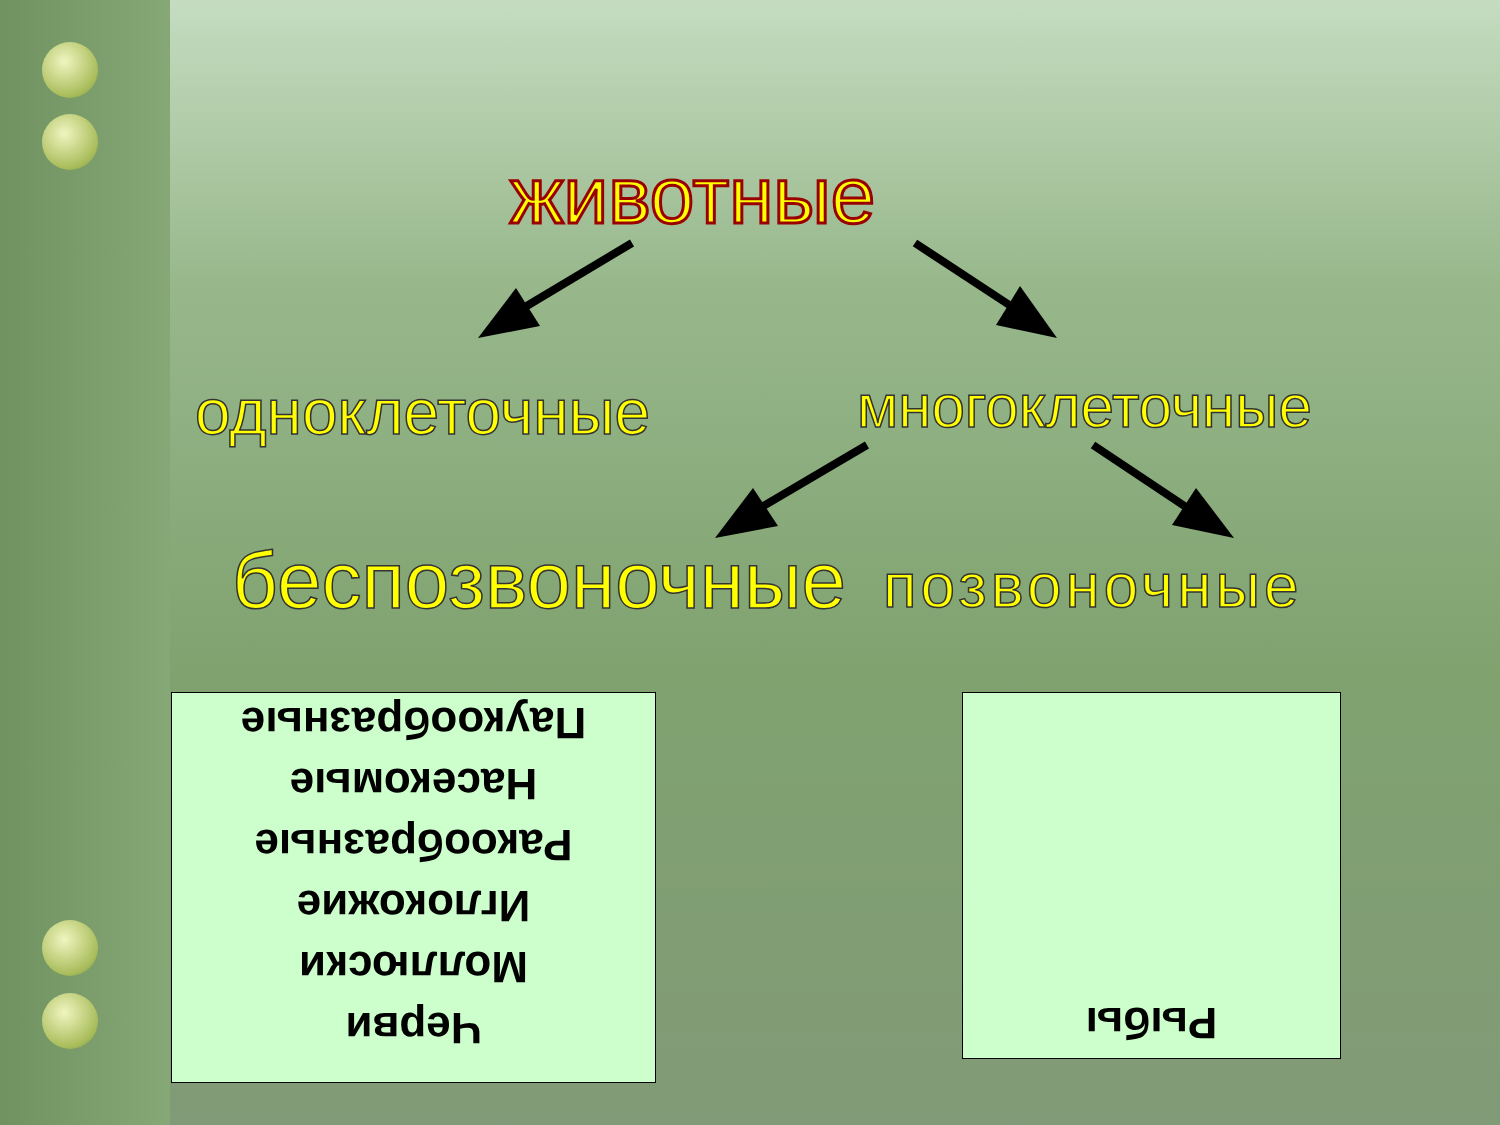животные
одноклеточные многоклеточные
беспозвоночные позвоночные
Черви
Моллюски
Иглокожие
Ракообразные
Насекомые
Паукообразные
Рыбы